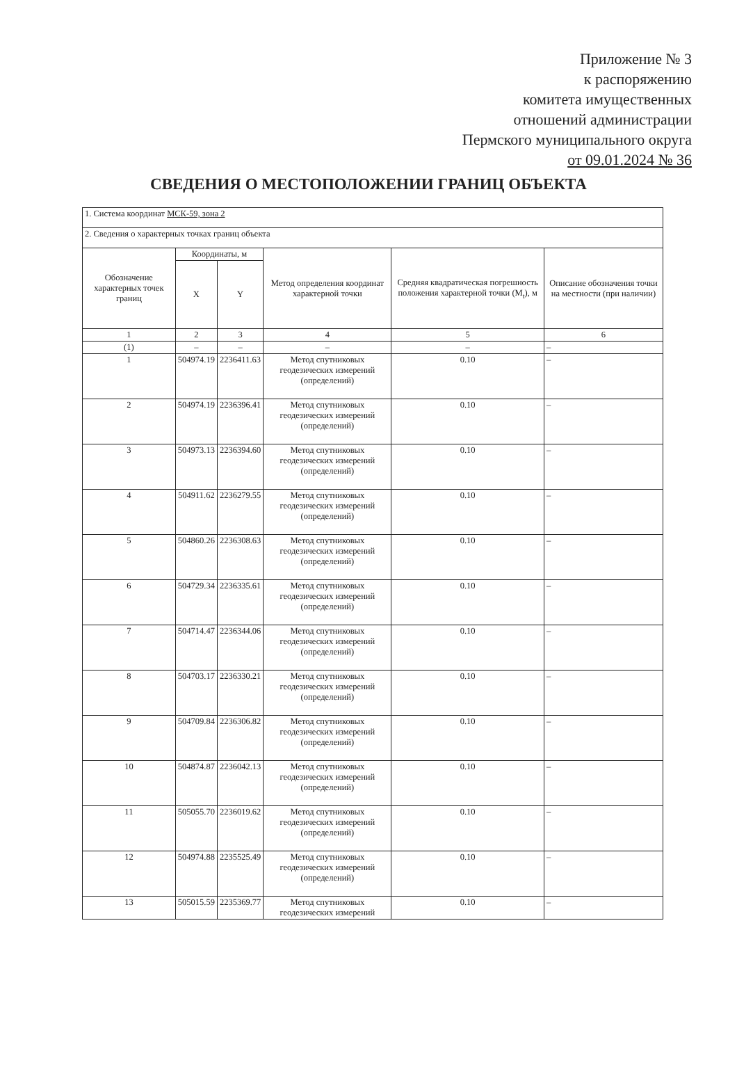Приложение № 3
к распоряжению
комитета имущественных
отношений администрации
Пермского муниципального округа
от 09.01.2024 № 36
СВЕДЕНИЯ О МЕСТОПОЛОЖЕНИИ ГРАНИЦ ОБЪЕКТА
| 1. Система координат МСК-59, зона 2 | | | | | |
| 2. Сведения о характерных точках границ объекта | | | | | |
| Обозначение характерных точек границ | Координаты, м | | Метод определения координат характерной точки | Средняя квадратическая погрешность положения характерной точки (M<sub>t</sub>), м | Описание обозначения точки на местности (при наличии) |
| | X | Y | | | |
| 1 | 2 | 3 | 4 | 5 | 6 |
| (1) | – | – | – | – | – |
| 1 | 504974.19 | 2236411.63 | Метод спутниковых геодезических измерений (определений) | 0.10 | – |
| 2 | 504974.19 | 2236396.41 | Метод спутниковых геодезических измерений (определений) | 0.10 | – |
| 3 | 504973.13 | 2236394.60 | Метод спутниковых геодезических измерений (определений) | 0.10 | – |
| 4 | 504911.62 | 2236279.55 | Метод спутниковых геодезических измерений (определений) | 0.10 | – |
| 5 | 504860.26 | 2236308.63 | Метод спутниковых геодезических измерений (определений) | 0.10 | – |
| 6 | 504729.34 | 2236335.61 | Метод спутниковых геодезических измерений (определений) | 0.10 | – |
| 7 | 504714.47 | 2236344.06 | Метод спутниковых геодезических измерений (определений) | 0.10 | – |
| 8 | 504703.17 | 2236330.21 | Метод спутниковых геодезических измерений (определений) | 0.10 | – |
| 9 | 504709.84 | 2236306.82 | Метод спутниковых геодезических измерений (определений) | 0.10 | – |
| 10 | 504874.87 | 2236042.13 | Метод спутниковых геодезических измерений (определений) | 0.10 | – |
| 11 | 505055.70 | 2236019.62 | Метод спутниковых геодезических измерений (определений) | 0.10 | – |
| 12 | 504974.88 | 2235525.49 | Метод спутниковых геодезических измерений (определений) | 0.10 | – |
| 13 | 505015.59 | 2235369.77 | Метод спутниковых геодезических измерений | 0.10 | – |